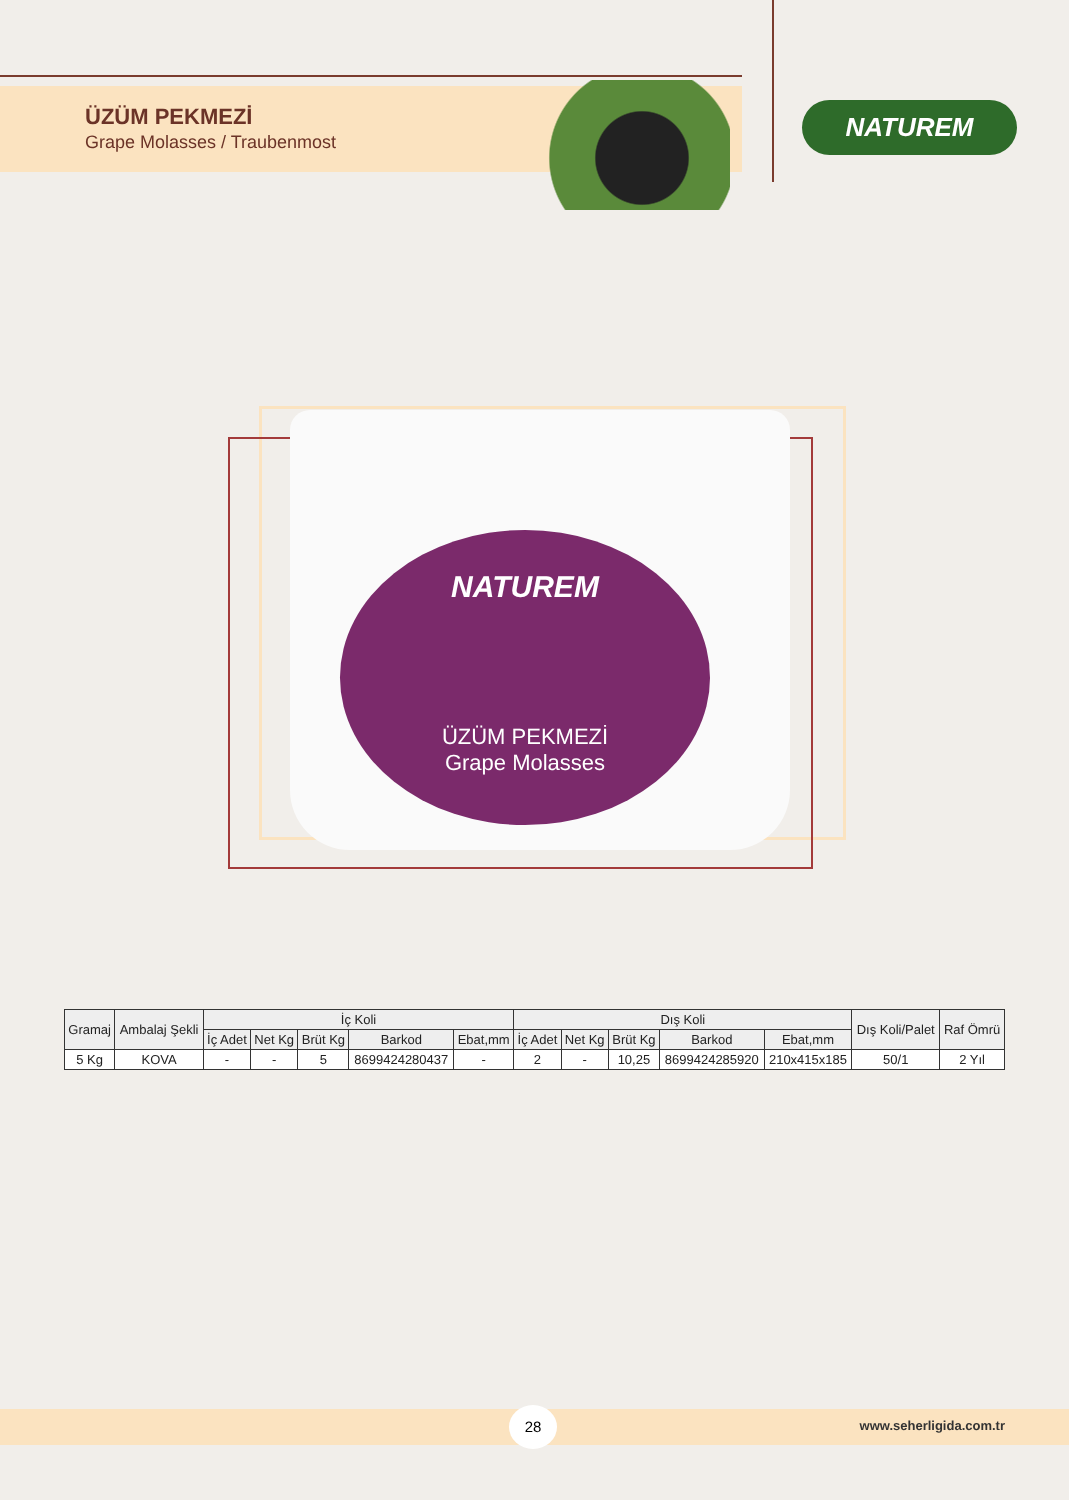ÜZÜM PEKMEZİ
Grape Molasses / Traubenmost
NATUREM
NATUREM
ÜZÜM PEKMEZİ
Grape Molasses
| Gramaj | Ambalaj Şekli | İç Koli | | | | | Dış Koli | | | | | Dış Koli/Palet | Raf Ömrü |
| --- | --- | --- | --- | --- | --- | --- | --- | --- | --- | --- | --- | --- | --- |
| | | İç Adet | Net Kg | Brüt Kg | Barkod | Ebat,mm | İç Adet | Net Kg | Brüt Kg | Barkod | Ebat,mm | | |
| 5 Kg | KOVA | - | - | 5 | 8699424280437 | - | 2 | - | 10,25 | 8699424285920 | 210x415x185 | 50/1 | 2 Yıl |
28
www.seherligida.com.tr